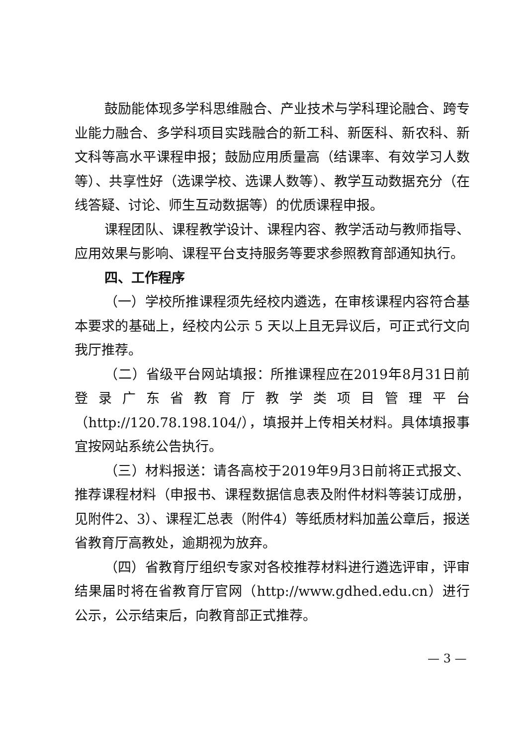鼓励能体现多学科思维融合、产业技术与学科理论融合、跨专业能力融合、多学科项目实践融合的新工科、新医科、新农科、新文科等高水平课程申报；鼓励应用质量高（结课率、有效学习人数等）、共享性好（选课学校、选课人数等）、教学互动数据充分（在线答疑、讨论、师生互动数据等）的优质课程申报。
课程团队、课程教学设计、课程内容、教学活动与教师指导、应用效果与影响、课程平台支持服务等要求参照教育部通知执行。
四、工作程序
（一）学校所推课程须先经校内遴选，在审核课程内容符合基本要求的基础上，经校内公示 5 天以上且无异议后，可正式行文向我厅推荐。
（二）省级平台网站填报：所推课程应在2019年8月31日前登录广东省教育厅教学类项目管理平台（http://120.78.198.104/），填报并上传相关材料。具体填报事宜按网站系统公告执行。
（三）材料报送：请各高校于2019年9月3日前将正式报文、推荐课程材料（申报书、课程数据信息表及附件材料等装订成册，见附件2、3）、课程汇总表（附件4）等纸质材料加盖公章后，报送省教育厅高教处，逾期视为放弃。
（四）省教育厅组织专家对各校推荐材料进行遴选评审，评审结果届时将在省教育厅官网（http://www.gdhed.edu.cn）进行公示，公示结束后，向教育部正式推荐。
— 3 —